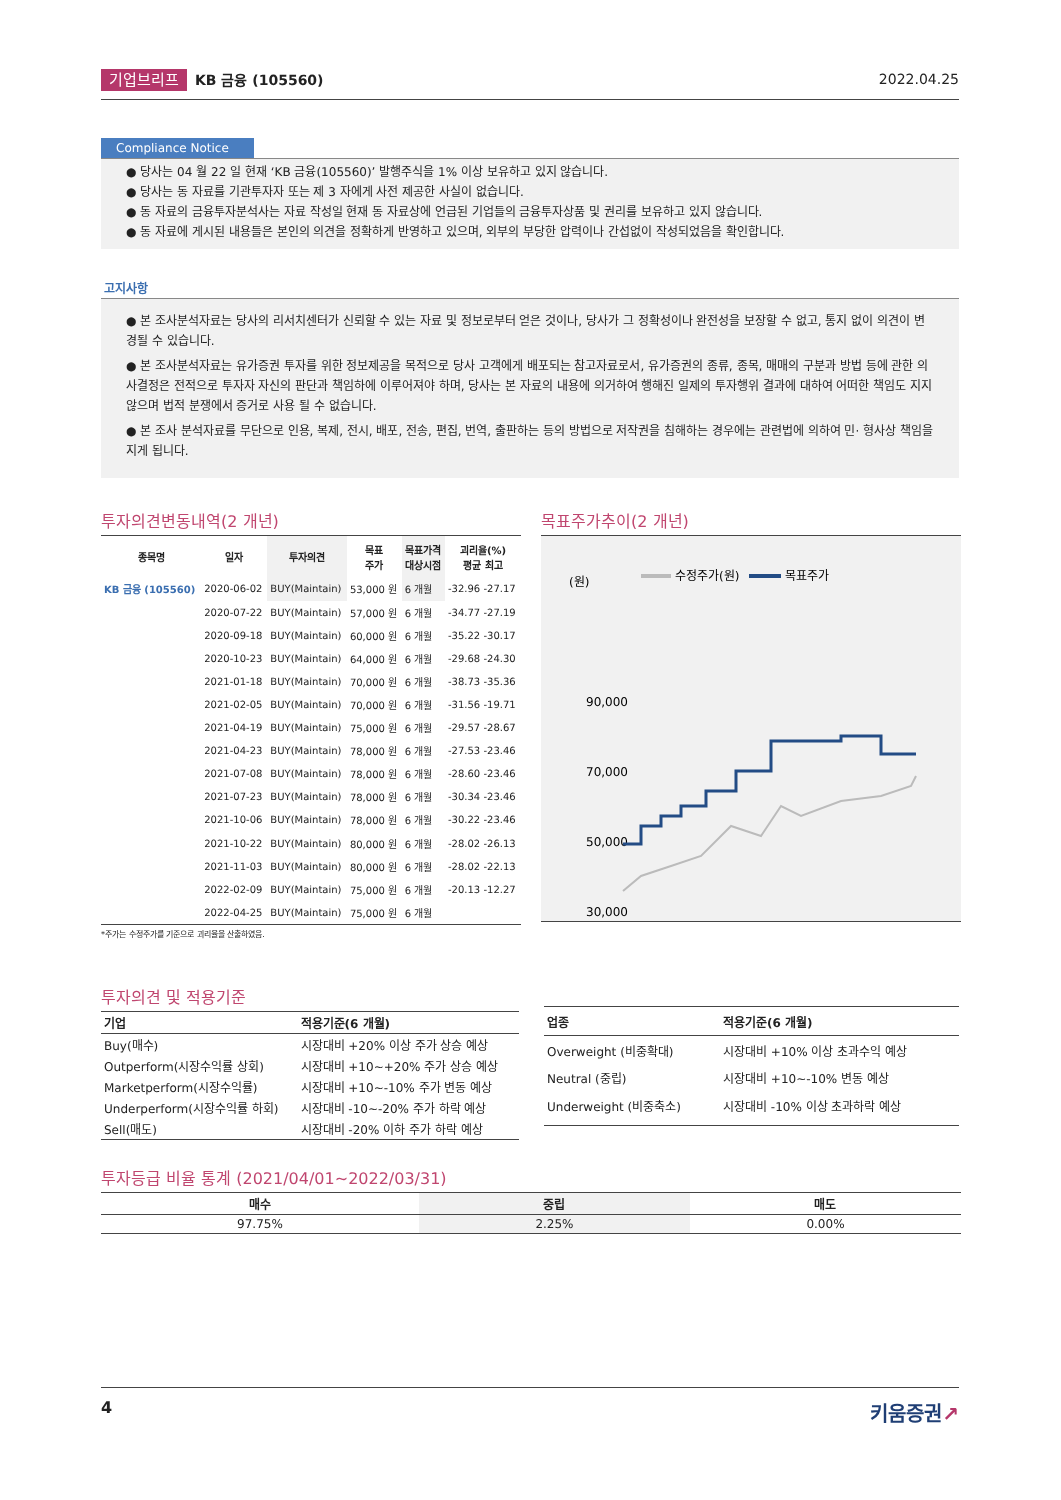기업브리프 KB 금융 (105560) 2022.04.25
Compliance Notice
● 당사는 04 월 22 일 현재 ‘KB 금융(105560)’ 발행주식을 1% 이상 보유하고 있지 않습니다.
● 당사는 동 자료를 기관투자자 또는 제 3 자에게 사전 제공한 사실이 없습니다.
● 동 자료의 금융투자분석사는 자료 작성일 현재 동 자료상에 언급된 기업들의 금융투자상품 및 권리를 보유하고 있지 않습니다.
● 동 자료에 게시된 내용들은 본인의 의견을 정확하게 반영하고 있으며, 외부의 부당한 압력이나 간섭없이 작성되었음을 확인합니다.
고지사항
● 본 조사분석자료는 당사의 리서치센터가 신뢰할 수 있는 자료 및 정보로부터 얻은 것이나, 당사가 그 정확성이나 완전성을 보장할 수 없고, 통지 없이 의견이 변경될 수 있습니다.
● 본 조사분석자료는 유가증권 투자를 위한 정보제공을 목적으로 당사 고객에게 배포되는 참고자료로서, 유가증권의 종류, 종목, 매매의 구분과 방법 등에 관한 의사결정은 전적으로 투자자 자신의 판단과 책임하에 이루어져야 하며, 당사는 본 자료의 내용에 의거하여 행해진 일제의 투자행위 결과에 대하여 어떠한 책임도 지지 않으며 법적 분쟁에서 증거로 사용 될 수 없습니다.
● 본 조사 분석자료를 무단으로 인용, 복제, 전시, 배포, 전송, 편집, 번역, 출판하는 등의 방법으로 저작권을 침해하는 경우에는 관련법에 의하여 민· 형사상 책임을 지게 됩니다.
투자의견변동내역(2 개년)
| 종목명 | 일자 | 투자의견 | 목표 주가 | 목표가격 대상시점 | 괴리율(%) 평균 최고 |
| --- | --- | --- | --- | --- | --- |
| KB 금융 (105560) | 2020-06-02 | BUY(Maintain) | 53,000 원 | 6 개월 | -32.96 -27.17 |
| | 2020-07-22 | BUY(Maintain) | 57,000 원 | 6 개월 | -34.77 -27.19 |
| | 2020-09-18 | BUY(Maintain) | 60,000 원 | 6 개월 | -35.22 -30.17 |
| | 2020-10-23 | BUY(Maintain) | 64,000 원 | 6 개월 | -29.68 -24.30 |
| | 2021-01-18 | BUY(Maintain) | 70,000 원 | 6 개월 | -38.73 -35.36 |
| | 2021-02-05 | BUY(Maintain) | 70,000 원 | 6 개월 | -31.56 -19.71 |
| | 2021-04-19 | BUY(Maintain) | 75,000 원 | 6 개월 | -29.57 -28.67 |
| | 2021-04-23 | BUY(Maintain) | 78,000 원 | 6 개월 | -27.53 -23.46 |
| | 2021-07-08 | BUY(Maintain) | 78,000 원 | 6 개월 | -28.60 -23.46 |
| | 2021-07-23 | BUY(Maintain) | 78,000 원 | 6 개월 | -30.34 -23.46 |
| | 2021-10-06 | BUY(Maintain) | 78,000 원 | 6 개월 | -30.22 -23.46 |
| | 2021-10-22 | BUY(Maintain) | 80,000 원 | 6 개월 | -28.02 -26.13 |
| | 2021-11-03 | BUY(Maintain) | 80,000 원 | 6 개월 | -28.02 -22.13 |
| | 2022-02-09 | BUY(Maintain) | 75,000 원 | 6 개월 | -20.13 -12.27 |
| | 2022-04-25 | BUY(Maintain) | 75,000 원 | 6 개월 | |
*주가는 수정주가를 기준으로 괴리율을 산출하였음.
목표주가추이(2 개년)
(원)
수정주가(원)
목표주가
90,000
70,000
50,000
30,000
투자의견 및 적용기준
| 기업 | 적용기준(6 개월) |
| --- | --- |
| Buy(매수) | 시장대비 +20% 이상 주가 상승 예상 |
| Outperform(시장수익률 상회) | 시장대비 +10~+20% 주가 상승 예상 |
| Marketperform(시장수익률) | 시장대비 +10~-10% 주가 변동 예상 |
| Underperform(시장수익률 하회) | 시장대비 -10~-20% 주가 하락 예상 |
| Sell(매도) | 시장대비 -20% 이하 주가 하락 예상 |
| 업종 | 적용기준(6 개월) |
| --- | --- |
| Overweight (비중확대) | 시장대비 +10% 이상 초과수익 예상 |
| Neutral (중립) | 시장대비 +10~-10% 변동 예상 |
| Underweight (비중축소) | 시장대비 -10% 이상 초과하락 예상 |
투자등급 비율 통계 (2021/04/01~2022/03/31)
| 매수 | 중립 | 매도 |
| --- | --- | --- |
| 97.75% | 2.25% | 0.00% |
4 키움증권↗